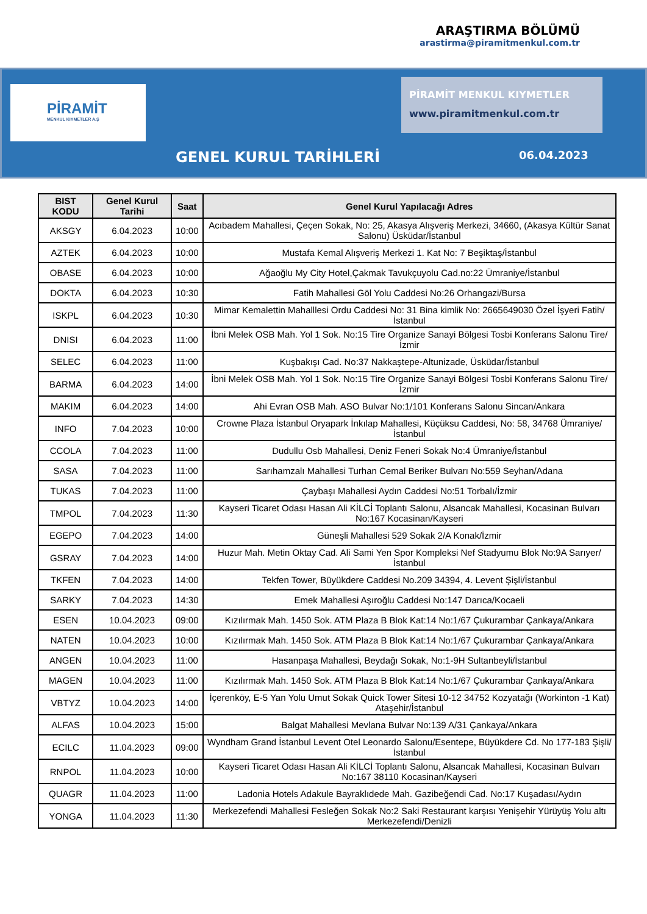ARAŞTIRMA BÖLÜMÜ
arastirma@piramitmenkul.com.tr
PİRAMİT
MENKUL KIYMETLER A.Ş
PİRAMİT MENKUL KIYMETLER
www.piramitmenkul.com.tr
GENEL KURUL TARİHLERİ 06.04.2023
| BIST KODU | Genel Kurul Tarihi | Saat | Genel Kurul Yapılacağı Adres |
| --- | --- | --- | --- |
| AKSGY | 6.04.2023 | 10:00 | Acıbadem Mahallesi, Çeçen Sokak, No: 25, Akasya Alışveriş Merkezi, 34660, (Akasya Kültür Sanat Salonu) Üsküdar/İstanbul |
| AZTEK | 6.04.2023 | 10:00 | Mustafa Kemal Alışveriş Merkezi 1. Kat No: 7 Beşiktaş/İstanbul |
| OBASE | 6.04.2023 | 10:00 | Ağaoğlu My City Hotel,Çakmak Tavukçuyolu Cad.no:22 Ümraniye/İstanbul |
| DOKTA | 6.04.2023 | 10:30 | Fatih Mahallesi Göl Yolu Caddesi No:26 Orhangazi/Bursa |
| ISKPL | 6.04.2023 | 10:30 | Mimar Kemalettin Mahalllesi Ordu Caddesi No: 31 Bina kimlik No: 2665649030 Özel İşyeri Fatih/İstanbul |
| DNISI | 6.04.2023 | 11:00 | İbni Melek OSB Mah. Yol 1 Sok. No:15 Tire Organize Sanayi Bölgesi Tosbi Konferans Salonu Tire/İzmir |
| SELEC | 6.04.2023 | 11:00 | Kuşbakışı Cad. No:37 Nakkaştepe-Altunizade, Üsküdar/İstanbul |
| BARMA | 6.04.2023 | 14:00 | İbni Melek OSB Mah. Yol 1 Sok. No:15 Tire Organize Sanayi Bölgesi Tosbi Konferans Salonu Tire/İzmir |
| MAKIM | 6.04.2023 | 14:00 | Ahi Evran OSB Mah. ASO Bulvar No:1/101 Konferans Salonu Sincan/Ankara |
| INFO | 7.04.2023 | 10:00 | Crowne Plaza İstanbul Oryapark İnkılap Mahallesi, Küçüksu Caddesi, No: 58, 34768 Ümraniye/İstanbul |
| CCOLA | 7.04.2023 | 11:00 | Dudullu Osb Mahallesi, Deniz Feneri Sokak No:4 Ümraniye/İstanbul |
| SASA | 7.04.2023 | 11:00 | Sarıhamzalı Mahallesi Turhan Cemal Beriker Bulvarı No:559 Seyhan/Adana |
| TUKAS | 7.04.2023 | 11:00 | Çaybaşı Mahallesi Aydın Caddesi No:51 Torbalı/İzmir |
| TMPOL | 7.04.2023 | 11:30 | Kayseri Ticaret Odası Hasan Ali KİLCİ Toplantı Salonu, Alsancak Mahallesi, Kocasinan Bulvarı No:167 Kocasinan/Kayseri |
| EGEPO | 7.04.2023 | 14:00 | Güneşli Mahallesi 529 Sokak 2/A Konak/İzmir |
| GSRAY | 7.04.2023 | 14:00 | Huzur Mah. Metin Oktay Cad. Ali Sami Yen Spor Kompleksi Nef Stadyumu Blok No:9A Sarıyer/İstanbul |
| TKFEN | 7.04.2023 | 14:00 | Tekfen Tower, Büyükdere Caddesi No.209 34394, 4. Levent Şişli/İstanbul |
| SARKY | 7.04.2023 | 14:30 | Emek Mahallesi Aşıroğlu Caddesi No:147 Darıca/Kocaeli |
| ESEN | 10.04.2023 | 09:00 | Kızılırmak Mah. 1450 Sok. ATM Plaza B Blok Kat:14 No:1/67 Çukurambar Çankaya/Ankara |
| NATEN | 10.04.2023 | 10:00 | Kızılırmak Mah. 1450 Sok. ATM Plaza B Blok Kat:14 No:1/67 Çukurambar Çankaya/Ankara |
| ANGEN | 10.04.2023 | 11:00 | Hasanpaşa Mahallesi, Beydağı Sokak, No:1-9H Sultanbeyli/İstanbul |
| MAGEN | 10.04.2023 | 11:00 | Kızılırmak Mah. 1450 Sok. ATM Plaza B Blok Kat:14 No:1/67 Çukurambar Çankaya/Ankara |
| VBTYZ | 10.04.2023 | 14:00 | İçerenköy, E-5 Yan Yolu Umut Sokak Quick Tower Sitesi 10-12 34752 Kozyatağı (Workinton -1 Kat) Ataşehir/İstanbul |
| ALFAS | 10.04.2023 | 15:00 | Balgat Mahallesi Mevlana Bulvar No:139 A/31 Çankaya/Ankara |
| ECILC | 11.04.2023 | 09:00 | Wyndham Grand İstanbul Levent Otel Leonardo Salonu/Esentepe, Büyükdere Cd. No 177-183 Şişli/İstanbul |
| RNPOL | 11.04.2023 | 10:00 | Kayseri Ticaret Odası Hasan Ali KİLCİ Toplantı Salonu, Alsancak Mahallesi, Kocasinan Bulvarı No:167 38110 Kocasinan/Kayseri |
| QUAGR | 11.04.2023 | 11:00 | Ladonia Hotels Adakule Bayraklıdede Mah. Gazibeğendi Cad. No:17 Kuşadası/Aydın |
| YONGA | 11.04.2023 | 11:30 | Merkezefendi Mahallesi Fesleğen Sokak No:2 Saki Restaurant karşısı Yenişehir Yürüyüş Yolu altı Merkezefendi/Denizli |